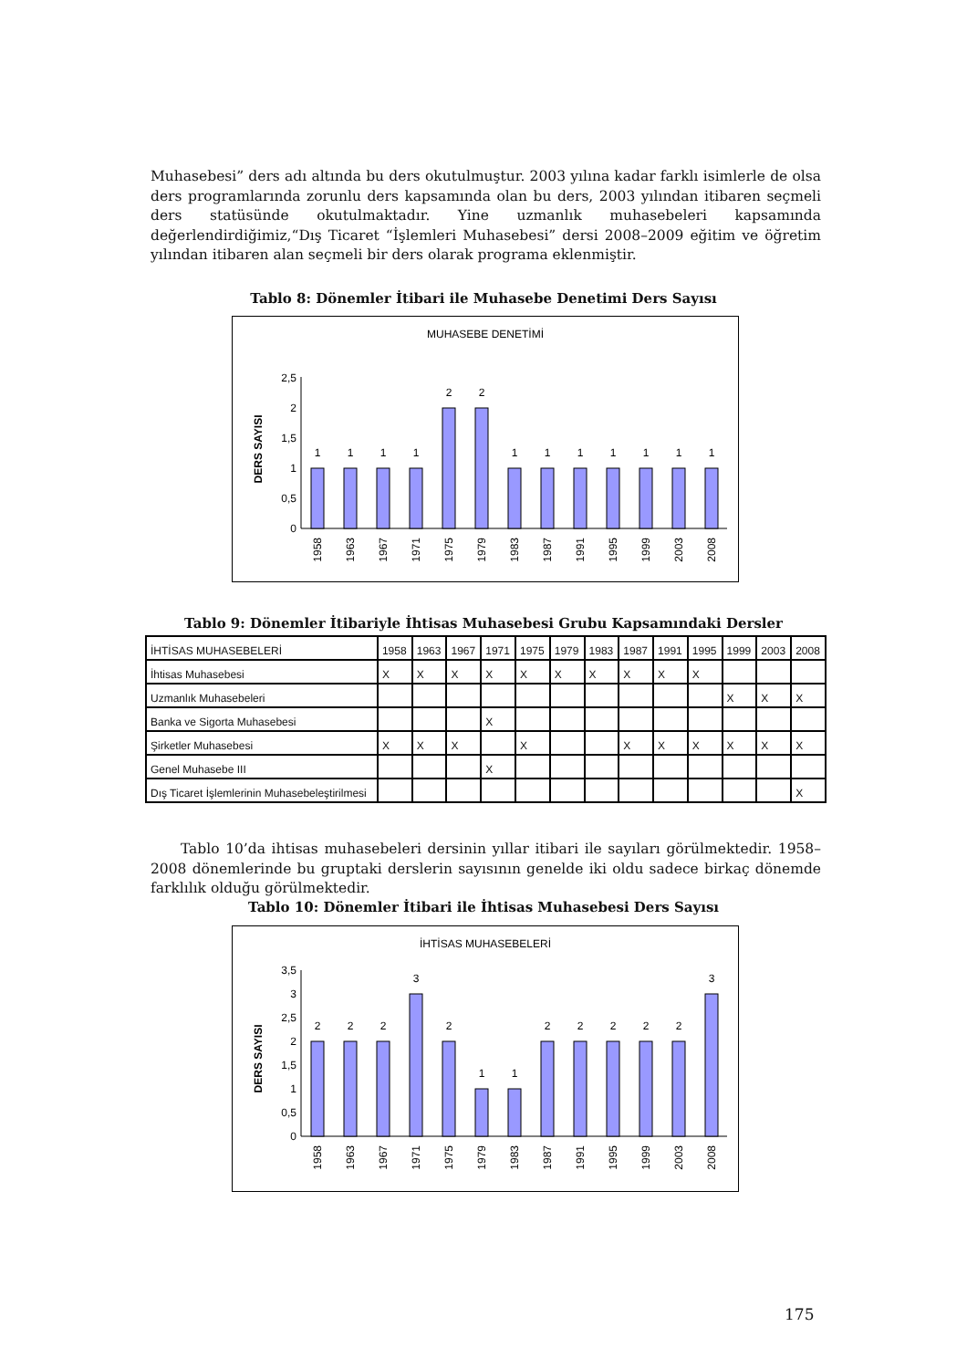Muhasebesi” ders adı altında bu ders okutulmuştur. 2003 yılına kadar farklı isimlerle de olsa ders programlarında zorunlu ders kapsamında olan bu ders, 2003 yılından itibaren seçmeli ders statüsünde okutulmaktadır. Yine uzmanlık muhasebeleri kapsamında değerlendirdiğimiz,“Dış Ticaret “İşlemleri Muhasebesi” dersi 2008–2009 eğitim ve öğretim yılından itibaren alan seçmeli bir ders olarak programa eklenmiştir.
Tablo 8: Dönemler İtibari ile Muhasebe Denetimi Ders Sayısı
MUHASEBE DENETİMİ
DERS SAYISI
0
0,5
1
1,5
2
2,5
1
1
1
1
2
2
1
1
1
1
1
1
1
1958
1963
1967
1971
1975
1979
1983
1987
1991
1995
1999
2003
2008
Tablo 9: Dönemler İtibariyle İhtisas Muhasebesi Grubu Kapsamındaki Dersler
| İHTİSAS MUHASEBELERİ | 1958 | 1963 | 1967 | 1971 | 1975 | 1979 | 1983 | 1987 | 1991 | 1995 | 1999 | 2003 | 2008 |
| --- | --- | --- | --- | --- | --- | --- | --- | --- | --- | --- | --- | --- | --- |
| İhtisas Muhasebesi | X | X | X | X | X | X | X | X | X | X | | | |
| Uzmanlık Muhasebeleri | | | | | | | | | | | X | X | X |
| Banka ve Sigorta Muhasebesi | | | | X | | | | | | | | | |
| Şirketler Muhasebesi | X | X | X | | X | | | X | X | X | X | X | X |
| Genel Muhasebe III | | | | X | | | | | | | | | |
| Dış Ticaret İşlemlerinin Muhasebeleştirilmesi | | | | | | | | | | | | | X |
Tablo 10’da ihtisas muhasebeleri dersinin yıllar itibari ile sayıları görülmektedir. 1958–2008 dönemlerinde bu gruptaki derslerin sayısının genelde iki oldu sadece birkaç dönemde farklılık olduğu görülmektedir.
Tablo 10: Dönemler İtibari ile İhtisas Muhasebesi Ders Sayısı
İHTİSAS MUHASEBELERİ
DERS SAYISI
0
0,5
1
1,5
2
2,5
3
3,5
2
2
2
3
2
1
1
2
2
2
2
2
3
1958
1963
1967
1971
1975
1979
1983
1987
1991
1995
1999
2003
2008
175